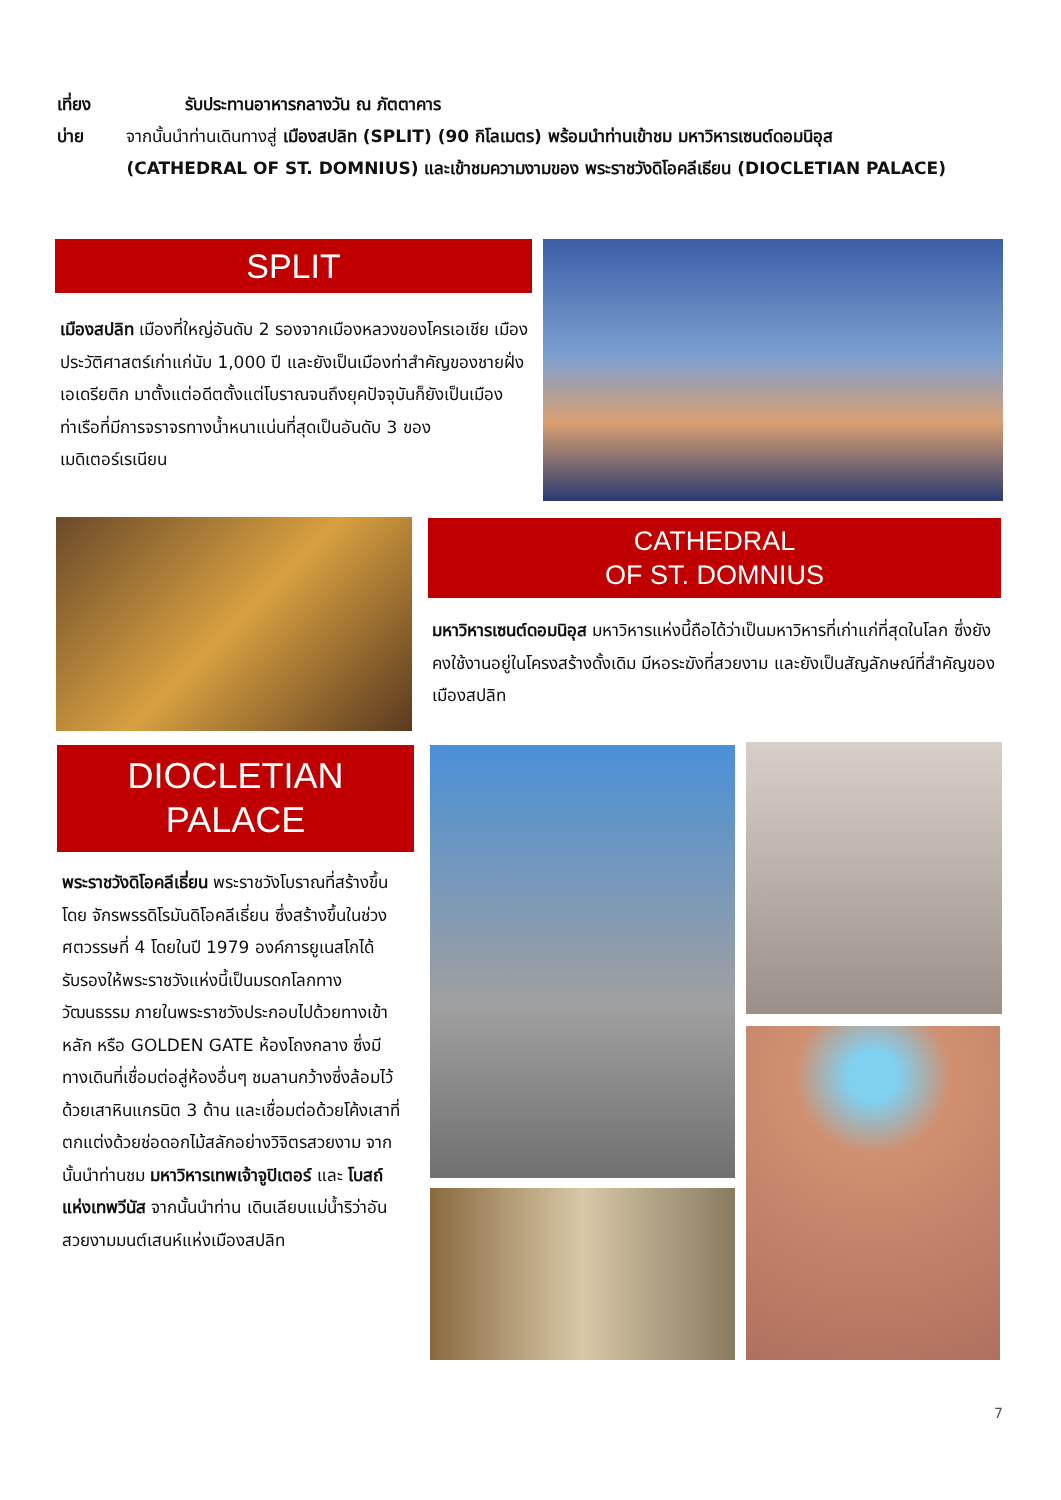เที่ยง รับประทานอาหารกลางวัน ณ ภัตตาคาร
บ่าย จากนั้นนำท่านเดินทางสู่ เมืองสปลิท (SPLIT) (90 กิโลเมตร) พร้อมนำท่านเข้าชม มหาวิหารเซนต์ดอมนิอุส (CATHEDRAL OF ST. DOMNIUS) และเข้าชมความงามของ พระราชวังดิโอคลีเธียน (DIOCLETIAN PALACE)
SPLIT
เมืองสปลิท เมืองที่ใหญ่อันดับ 2 รองจากเมืองหลวงของโครเอเชีย เมืองประวัติศาสตร์เก่าแก่นับ 1,000 ปี และยังเป็นเมืองท่าสำคัญของชายฝั่งเอเดรียติก มาตั้งแต่อดีตตั้งแต่โบราณจนถึงยุคปัจจุบันก็ยังเป็นเมืองท่าเรือที่มีการจราจรทางน้ำหนาแน่นที่สุดเป็นอันดับ 3 ของเมดิเตอร์เรเนียน
CATHEDRAL
OF ST. DOMNIUS
มหาวิหารเซนต์ดอมนิอุส มหาวิหารแห่งนี้ถือได้ว่าเป็นมหาวิหารที่เก่าแก่ที่สุดในโลก ซึ่งยังคงใช้งานอยู่ในโครงสร้างดั้งเดิม มีหอระฆังที่สวยงาม และยังเป็นสัญลักษณ์ที่สำคัญของเมืองสปลิท
DIOCLETIAN
PALACE
พระราชวังดิโอคลีเธี่ยน พระราชวังโบราณที่สร้างขึ้นโดย จักรพรรดิโรมันดิโอคลีเธี่ยน ซึ่งสร้างขึ้นในช่วงศตวรรษที่ 4 โดยในปี 1979 องค์การยูเนสโกได้รับรองให้พระราชวังแห่งนี้เป็นมรดกโลกทางวัฒนธรรม ภายในพระราชวังประกอบไปด้วยทางเข้าหลัก หรือ GOLDEN GATE ห้องโถงกลาง ซึ่งมีทางเดินที่เชื่อมต่อสู่ห้องอื่นๆ ชมลานกว้างซึ่งล้อมไว้ด้วยเสาหินแกรนิต 3 ด้าน และเชื่อมต่อด้วยโค้งเสาที่ตกแต่งด้วยช่อดอกไม้สลักอย่างวิจิตรสวยงาม จากนั้นนำท่านชม มหาวิหารเทพเจ้าจูปิเตอร์ และ โบสถ์แห่งเทพวีนัส จากนั้นนำท่าน เดินเลียบแม่น้ำริว่าอันสวยงามมนต์เสนห์แห่งเมืองสปลิท
7